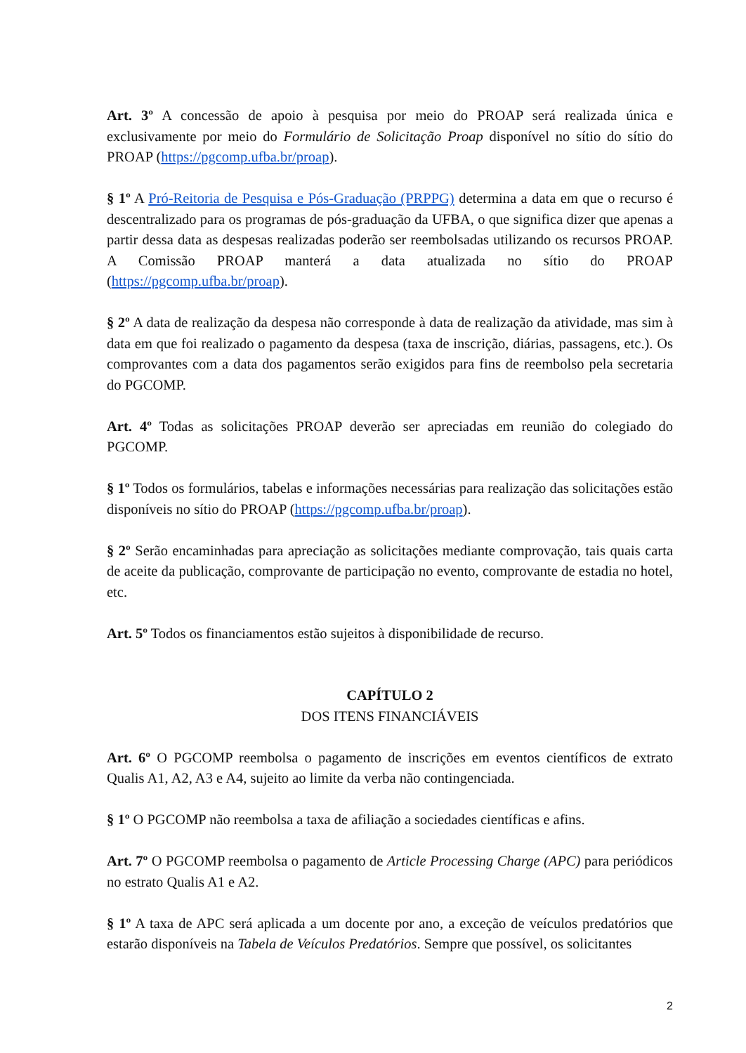Art. 3º A concessão de apoio à pesquisa por meio do PROAP será realizada única e exclusivamente por meio do Formulário de Solicitação Proap disponível no sítio do sítio do PROAP (https://pgcomp.ufba.br/proap).
§ 1º A Pró-Reitoria de Pesquisa e Pós-Graduação (PRPPG) determina a data em que o recurso é descentralizado para os programas de pós-graduação da UFBA, o que significa dizer que apenas a partir dessa data as despesas realizadas poderão ser reembolsadas utilizando os recursos PROAP. A Comissão PROAP manterá a data atualizada no sítio do PROAP (https://pgcomp.ufba.br/proap).
§ 2º A data de realização da despesa não corresponde à data de realização da atividade, mas sim à data em que foi realizado o pagamento da despesa (taxa de inscrição, diárias, passagens, etc.). Os comprovantes com a data dos pagamentos serão exigidos para fins de reembolso pela secretaria do PGCOMP.
Art. 4º Todas as solicitações PROAP deverão ser apreciadas em reunião do colegiado do PGCOMP.
§ 1º Todos os formulários, tabelas e informações necessárias para realização das solicitações estão disponíveis no sítio do PROAP (https://pgcomp.ufba.br/proap).
§ 2º Serão encaminhadas para apreciação as solicitações mediante comprovação, tais quais carta de aceite da publicação, comprovante de participação no evento, comprovante de estadia no hotel, etc.
Art. 5º Todos os financiamentos estão sujeitos à disponibilidade de recurso.
CAPÍTULO 2
DOS ITENS FINANCIÁVEIS
Art. 6º O PGCOMP reembolsa o pagamento de inscrições em eventos científicos de extrato Qualis A1, A2, A3 e A4, sujeito ao limite da verba não contingenciada.
§ 1º O PGCOMP não reembolsa a taxa de afiliação a sociedades científicas e afins.
Art. 7º O PGCOMP reembolsa o pagamento de Article Processing Charge (APC) para periódicos no estrato Qualis A1 e A2.
§ 1º A taxa de APC será aplicada a um docente por ano, a exceção de veículos predatórios que estarão disponíveis na Tabela de Veículos Predatórios. Sempre que possível, os solicitantes
2